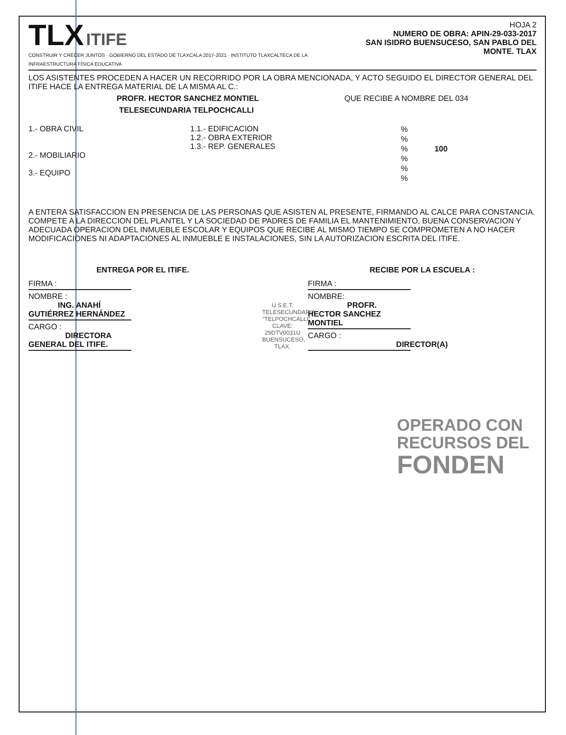TLX ITIFE
CONSTRUIR Y CRECER JUNTOS · GOBIERNO DEL ESTADO DE TLAXCALA 2017-2021 · INSTITUTO TLAXCALTECA DE LA INFRAESTRUCTURA FÍSICA EDUCATIVA
HOJA 2
NUMERO DE OBRA: APIN-29-033-2017
SAN ISIDRO BUENSUCESO, SAN PABLO DEL MONTE. TLAX
LOS ASISTENTES PROCEDEN A HACER UN RECORRIDO POR LA OBRA MENCIONADA, Y ACTO SEGUIDO EL DIRECTOR GENERAL DEL ITIFE HACE LA ENTREGA MATERIAL DE LA MISMA AL C.:
PROFR. HECTOR SANCHEZ MONTIEL QUE RECIBE A NOMBRE DEL 034
TELESECUNDARIA TELPOCHCALLI
1.- OBRA CIVIL
2.- MOBILIARIO
3.- EQUIPO
1.1.- EDIFICACION
1.2.- OBRA EXTERIOR
1.3.- REP. GENERALES
%
%
% 100
%
%
%
A ENTERA SATISFACCION EN PRESENCIA DE LAS PERSONAS QUE ASISTEN AL PRESENTE, FIRMANDO AL CALCE PARA CONSTANCIA.
COMPETE A LA DIRECCION DEL PLANTEL Y LA SOCIEDAD DE PADRES DE FAMILIA EL MANTENIMIENTO, BUENA CONSERVACION Y ADECUADA OPERACION DEL INMUEBLE ESCOLAR Y EQUIPOS QUE RECIBE AL MISMO TIEMPO SE COMPROMETEN A NO HACER MODIFICACIONES NI ADAPTACIONES AL INMUEBLE E INSTALACIONES, SIN LA AUTORIZACION ESCRITA DEL ITIFE.
ENTREGA POR EL ITIFE.
FIRMA :
NOMBRE :
ING. ANAHÍ GUTIÉRREZ HERNÁNDEZ
CARGO :
DIRECTORA GENERAL DEL ITIFE.
U.S.E.T. TELESECUNDARIA "TELPOCHCALLI" CLAVE: 29DTV0031U BUENSUCESO, TLAX.
RECIBE POR LA ESCUELA :
FIRMA :
NOMBRE:
PROFR. HECTOR SANCHEZ MONTIEL
CARGO :
DIRECTOR(A)
OPERADO CON
RECURSOS DEL
FONDEN